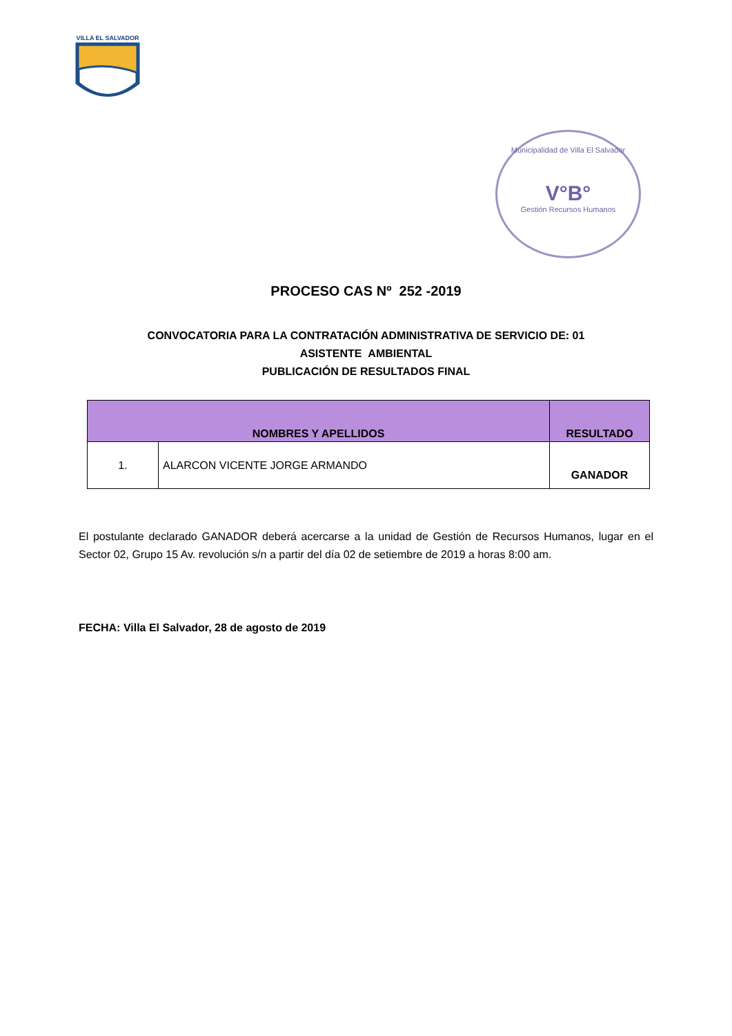VILLA EL SALVADOR
Municipalidad de Villa El Salvador
V°B°
Gestión Recursos Humanos
PROCESO CAS Nº 252 -2019
CONVOCATORIA PARA LA CONTRATACIÓN ADMINISTRATIVA DE SERVICIO DE: 01
ASISTENTE AMBIENTAL
PUBLICACIÓN DE RESULTADOS FINAL
| NOMBRES Y APELLIDOS | | RESULTADO |
| --- | --- | --- |
| 1. | ALARCON VICENTE JORGE ARMANDO | GANADOR |
El postulante declarado GANADOR deberá acercarse a la unidad de Gestión de Recursos Humanos, lugar en el Sector 02, Grupo 15 Av. revolución s/n a partir del día 02 de setiembre de 2019 a horas 8:00 am.
FECHA: Villa El Salvador, 28 de agosto de 2019